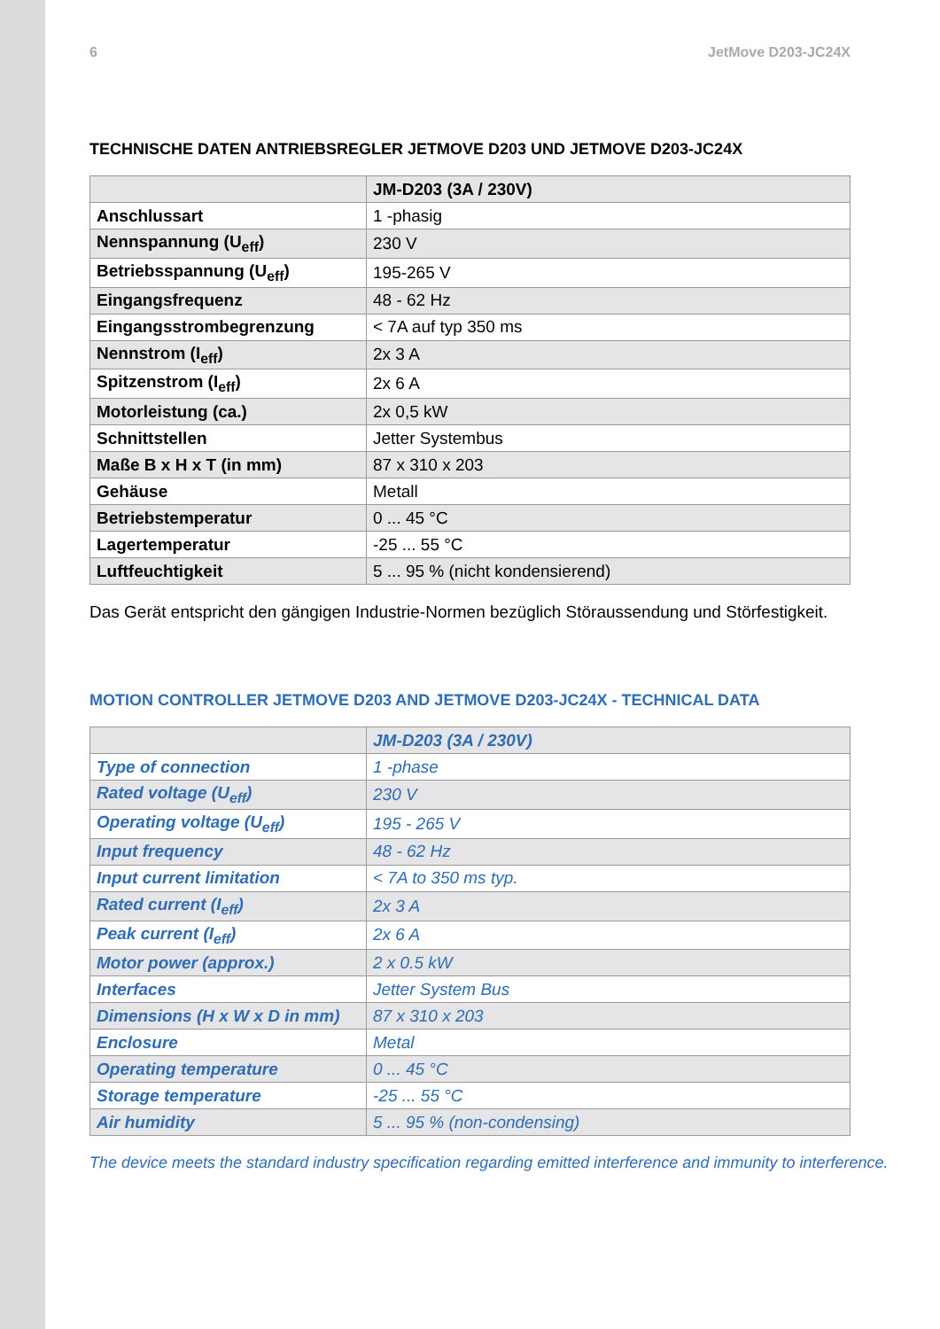6 JetMove D203-JC24X
TECHNISCHE DATEN ANTRIEBSREGLER JETMOVE D203 UND JETMOVE D203-JC24X
| | JM-D203 (3A / 230V) |
| --- | --- |
| Anschlussart | 1 -phasig |
| Nennspannung (U<sub>eff</sub>) | 230 V |
| Betriebsspannung (U<sub>eff</sub>) | 195-265 V |
| Eingangsfrequenz | 48 - 62 Hz |
| Eingangsstrombegrenzung | < 7A auf typ 350 ms |
| Nennstrom (I<sub>eff</sub>) | 2x 3 A |
| Spitzenstrom (I<sub>eff</sub>) | 2x 6 A |
| Motorleistung (ca.) | 2x 0,5 kW |
| Schnittstellen | Jetter Systembus |
| Maße B x H x T (in mm) | 87 x 310 x 203 |
| Gehäuse | Metall |
| Betriebstemperatur | 0 ... 45 °C |
| Lagertemperatur | -25 ... 55 °C |
| Luftfeuchtigkeit | 5 ... 95 % (nicht kondensierend) |
Das Gerät entspricht den gängigen Industrie-Normen bezüglich Störaussendung und Störfestigkeit.
MOTION CONTROLLER JETMOVE D203 AND JETMOVE D203-JC24X - TECHNICAL DATA
| | JM-D203 (3A / 230V) |
| --- | --- |
| Type of connection | 1 -phase |
| Rated voltage (U<sub>eff</sub>) | 230 V |
| Operating voltage (U<sub>eff</sub>) | 195 - 265 V |
| Input frequency | 48 - 62 Hz |
| Input current limitation | < 7A to 350 ms typ. |
| Rated current (I<sub>eff</sub>) | 2x 3 A |
| Peak current (I<sub>eff</sub>) | 2x 6 A |
| Motor power (approx.) | 2 x 0.5 kW |
| Interfaces | Jetter System Bus |
| Dimensions (H x W x D in mm) | 87 x 310 x 203 |
| Enclosure | Metal |
| Operating temperature | 0 ... 45 °C |
| Storage temperature | -25 ... 55 °C |
| Air humidity | 5 ... 95 % (non-condensing) |
The device meets the standard industry specification regarding emitted interference and immunity to interference.